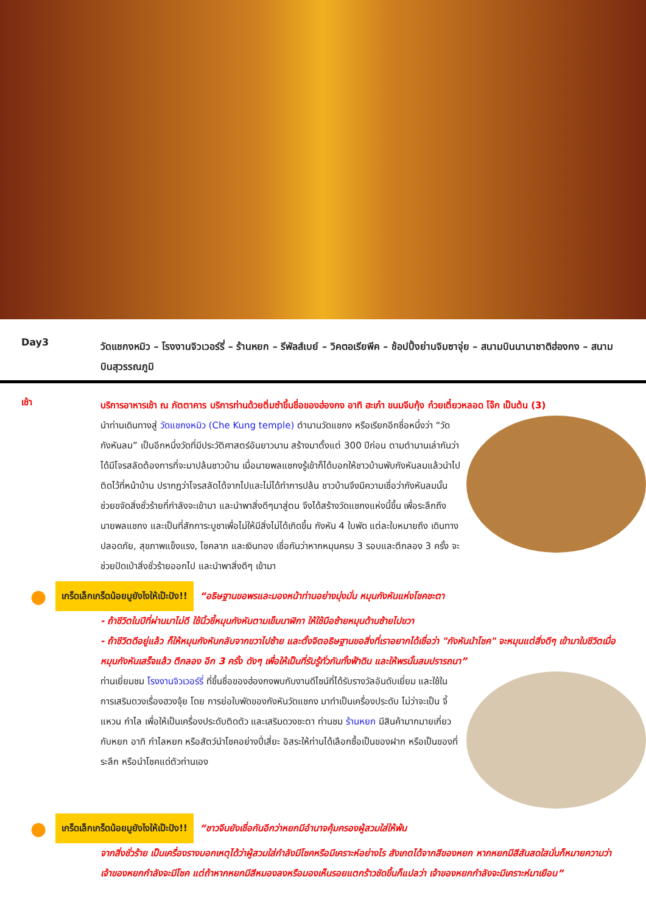Day3
วัดแชกงหมิว – โรงงานจิวเวอร์รี่ – ร้านหยก – รีพัลส์เบย์ – วิคตอเรียพีค – ช้อปปิ้งย่านจิมซาจุ่ย – สนามบินนานาชาติฮ่องกง – สนามบินสุวรรณภูมิ
เช้า
บริการอาหารเช้า ณ ภัตตาคาร บริการท่านด้วยติ่มซำขึ้นชื่อของฮ่องกง อาทิ ฮะเก๋า ขนมจีบกุ้ง ก๋วยเตี๋ยวหลอด โจ๊ก เป็นต้น (3)
นำท่านเดินทางสู่ วัดแชกงหมิว (Che Kung temple) ตำนานวัดแชกง หรือเรียกอีกชื่อหนึ่งว่า “วัดกังหันลม” เป็นอีกหนึ่งวัดที่มีประวัติศาสตร์อันยาวนาน สร้างมาตั้งแต่ 300 ปีก่อน ตามตำนานเล่ากันว่าได้มีโจรสลัดต้องการที่จะมาปล้นชาวบ้าน เมื่อนายพลแชกงรู้เข้าก็ได้บอกให้ชาวบ้านพับกังหันลมแล้วนำไปติดไว้ที่หน้าบ้าน ปรากฏว่าโจรสลัดได้จากไปและไม่ได้ทำการปล้น ชาวบ้านจึงมีความเชื่อว่ากังหันลมนั้นช่วยขจัดสิ่งชั่วร้ายที่กำลังจะเข้ามา และนำพาสิ่งดีๆมาสู่ตน จึงได้สร้างวัดแชกงแห่งนี้ขึ้น เพื่อระลึกถึงนายพลแชกง และเป็นที่สักการะบูชาเพื่อไม่ให้มีสิ่งไม่ได้เกิดขึ้น กังหัน 4 ใบพัด แต่ละใบหมายถึง เดินทางปลอดภัย, สุขภาพแข็งแรง, โชคลาภ และเงินทอง เชื่อกันว่าหากหมุนครบ 3 รอบและตีกลอง 3 ครั้ง จะช่วยปัดเป่าสิ่งชั่วร้ายออกไป และนำพาสิ่งดีๆ เข้ามา
● เกร็ดเล็กเกร็ดน้อยมูยังไงให้เป๊ะปัง!! “อธิษฐานขอพรและมองหน้าท่านอย่างมุ่งมั่น หมุนกังหันแห่งโชคชะตา
- ถ้าชีวิตในปีที่ผ่านมาไม่ดี ใช้นิ้วชี้หมุนกังหันตามเข็มนาฬิกา ให้ใช้มือซ้ายหมุนด้านซ้ายไปขวา
- ถ้าชีวิตดีอยู่แล้ว ก็ให้หมุนกังหันกลับจากขวาไปซ้าย และตั้งจิตอธิษฐานขอสิ่งที่เราอยากได้เชื่อว่า "กังหันนำโชค" จะหมุนแต่สิ่งดีๆ เข้ามาในชีวิตเมื่อหมุนกังหันเสร็จแล้ว ตีกลอง อีก 3 ครั้ง ดังๆ เพื่อให้เป็นที่รับรู้ทั่วกันทั้งฟ้าดิน และให้พรนั้นสมปรารถนา”
ท่านเยี่ยมชม โรงงานจิวเวอร์รี่ ที่ขึ้นชื่อของฮ่องกงพบกับงานดีไซน์ที่ได้รับรางวัลอันดับเยี่ยม และใช้ในการเสริมดวงเรื่องฮวงจุ้ย โดย การย่อใบพัดของกังหันวัดแชกง มาทำเป็นเครื่องประดับ ไม่ว่าจะเป็น จี้ แหวน กำไล เพื่อให้เป็นเครื่องประดับติดตัว และเสริมดวงชะตา ท่านชม ร้านหยก มีสินค้ามากมายเกี่ยวกับหยก อาทิ กำไลหยก หรือสัตว์นำโชคอย่างปี่เสี่ยะ อิสระให้ท่านได้เลือกซื้อเป็นของฝาก หรือเป็นของที่ระลึก หรือนำโชคแด่ตัวท่านเอง
● เกร็ดเล็กเกร็ดน้อยมูยังไงให้เป๊ะปัง!! “ชาวจีนยังเชื่อกันอีกว่าหยกมีอำนาจคุ้มครองผู้สวมใส่ให้พ้น
จากสิ่งชั่วร้าย เป็นเครื่องรางบอกเหตุได้ว่าผู้สวมใส่กำลังมีโชคหรือมีเคราะห์อย่างไร สังเกตได้จากสีของหยก หากหยกมีสีสันสดใสนั่นก็หมายความว่า เจ้าของหยกกำลังจะมีโชค แต่ถ้าหากหยกมีสีหมองลงหรือมองเห็นรอยแตกร้าวชัดขึ้นก็แปลว่า เจ้าของหยกกำลังจะมีเคราะห์มาเยือน”